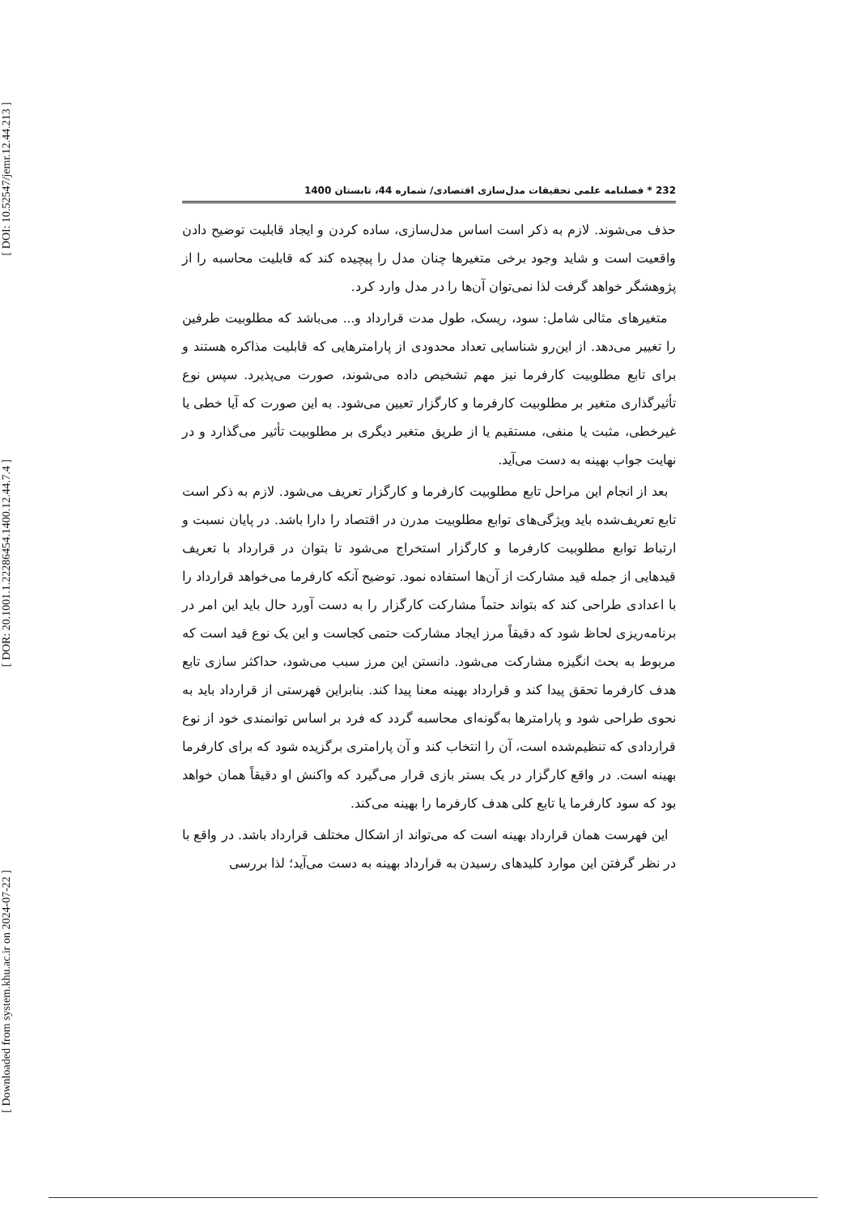[ DOI: 10.52547/jemr.12.44.213 ]
[ DOR: 20.1001.1.22286454.1400.12.44.7.4 ]
[ Downloaded from system.khu.ac.ir on 2024-07-22 ]
232 * فصلنامه علمی تحقیقات مدل‌سازی اقتصادی/ شماره 44، تابستان 1400
حذف می‌شوند. لازم به ذکر است اساس مدل‌سازی، ساده کردن و ایجاد قابلیت توضیح دادن واقعیت است و شاید وجود برخی متغیرها چنان مدل را پیچیده کند که قابلیت محاسبه را از پژوهشگر خواهد گرفت لذا نمی‌توان آن‌ها را در مدل وارد کرد.
متغیرهای مثالی شامل: سود، ریسک، طول مدت قرارداد و... می‌باشد که مطلوبیت طرفین را تغییر می‌دهد. از این‌رو شناسایی تعداد محدودی از پارامترهایی که قابلیت مذاکره هستند و برای تابع مطلوبیت کارفرما نیز مهم تشخیص داده می‌شوند، صورت می‌پذیرد. سپس نوع تأثیرگذاری متغیر بر مطلوبیت کارفرما و کارگزار تعیین می‌شود. به این صورت که آیا خطی یا غیرخطی، مثبت یا منفی، مستقیم یا از طریق متغیر دیگری بر مطلوبیت تأثیر می‌گذارد و در نهایت جواب بهینه به دست می‌آید.
بعد از انجام این مراحل تابع مطلوبیت کارفرما و کارگزار تعریف می‌شود. لازم به ذکر است تابع تعریف‌شده باید ویژگی‌های توابع مطلوبیت مدرن در اقتصاد را دارا باشد. در پایان نسبت و ارتباط توابع مطلوبیت کارفرما و کارگزار استخراج می‌شود تا بتوان در قرارداد با تعریف قیدهایی از جمله قید مشارکت از آن‌ها استفاده نمود. توضیح آنکه کارفرما می‌خواهد قرارداد را با اعدادی طراحی کند که بتواند حتماً مشارکت کارگزار را به دست آورد حال باید این امر در برنامه‌ریزی لحاظ شود که دقیقاً مرز ایجاد مشارکت حتمی کجاست و این یک نوع قید است که مربوط به بحث انگیزه مشارکت می‌شود. دانستن این مرز سبب می‌شود، حداکثر سازی تابع هدف کارفرما تحقق پیدا کند و قرارداد بهینه معنا پیدا کند. بنابراین فهرستی از قرارداد باید به نحوی طراحی شود و پارامترها به‌گونه‌ای محاسبه گردد که فرد بر اساس توانمندی خود از نوع قراردادی که تنظیم‌شده است، آن را انتخاب کند و آن پارامتری برگزیده شود که برای کارفرما بهینه است. در واقع کارگزار در یک بستر بازی قرار می‌گیرد که واکنش او دقیقاً همان خواهد بود که سود کارفرما یا تابع کلی هدف کارفرما را بهینه می‌کند.
این فهرست همان قرارداد بهینه است که می‌تواند از اشکال مختلف قرارداد باشد. در واقع با در نظر گرفتن این موارد کلیدهای رسیدن به قرارداد بهینه به دست می‌آید؛ لذا بررسی